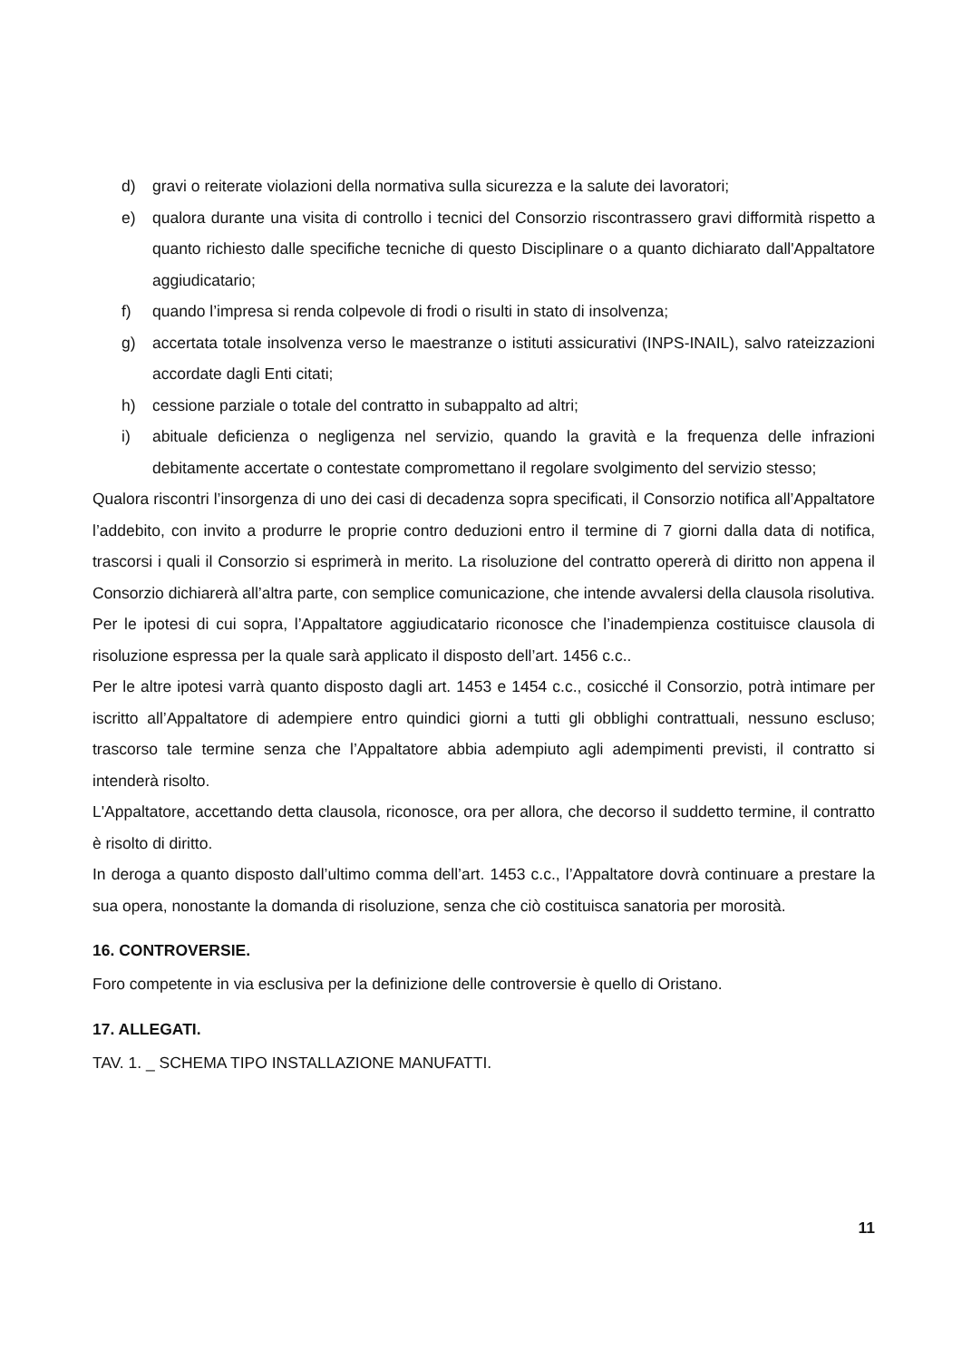d) gravi o reiterate violazioni della normativa sulla sicurezza e la salute dei lavoratori;
e) qualora durante una visita di controllo i tecnici del Consorzio riscontrassero gravi difformità rispetto a quanto richiesto dalle specifiche tecniche di questo Disciplinare o a quanto dichiarato dall'Appaltatore aggiudicatario;
f) quando l’impresa si renda colpevole di frodi o risulti in stato di insolvenza;
g) accertata totale insolvenza verso le maestranze o istituti assicurativi (INPS-INAIL), salvo rateizzazioni accordate dagli Enti citati;
h) cessione parziale o totale del contratto in subappalto ad altri;
i) abituale deficienza o negligenza nel servizio, quando la gravità e la frequenza delle infrazioni debitamente accertate o contestate compromettano il regolare svolgimento del servizio stesso;
Qualora riscontri l’insorgenza di uno dei casi di decadenza sopra specificati, il Consorzio notifica all’Appaltatore l’addebito, con invito a produrre le proprie contro deduzioni entro il termine di 7 giorni dalla data di notifica, trascorsi i quali il Consorzio si esprimerà in merito. La risoluzione del contratto opererà di diritto non appena il Consorzio dichiarerà all’altra parte, con semplice comunicazione, che intende avvalersi della clausola risolutiva.
Per le ipotesi di cui sopra, l’Appaltatore aggiudicatario riconosce che l’inadempienza costituisce clausola di risoluzione espressa per la quale sarà applicato il disposto dell’art. 1456 c.c..
Per le altre ipotesi varrà quanto disposto dagli art. 1453 e 1454 c.c., cosicché il Consorzio, potrà intimare per iscritto all’Appaltatore di adempiere entro quindici giorni a tutti gli obblighi contrattuali, nessuno escluso; trascorso tale termine senza che l’Appaltatore abbia adempiuto agli adempimenti previsti, il contratto si intenderà risolto.
L'Appaltatore, accettando detta clausola, riconosce, ora per allora, che decorso il suddetto termine, il contratto è risolto di diritto.
In deroga a quanto disposto dall’ultimo comma dell’art. 1453 c.c., l’Appaltatore dovrà continuare a prestare la sua opera, nonostante la domanda di risoluzione, senza che ciò costituisca sanatoria per morosità.
16. CONTROVERSIE.
Foro competente in via esclusiva per la definizione delle controversie è quello di Oristano.
17. ALLEGATI.
TAV. 1. _ SCHEMA TIPO INSTALLAZIONE MANUFATTI.
11